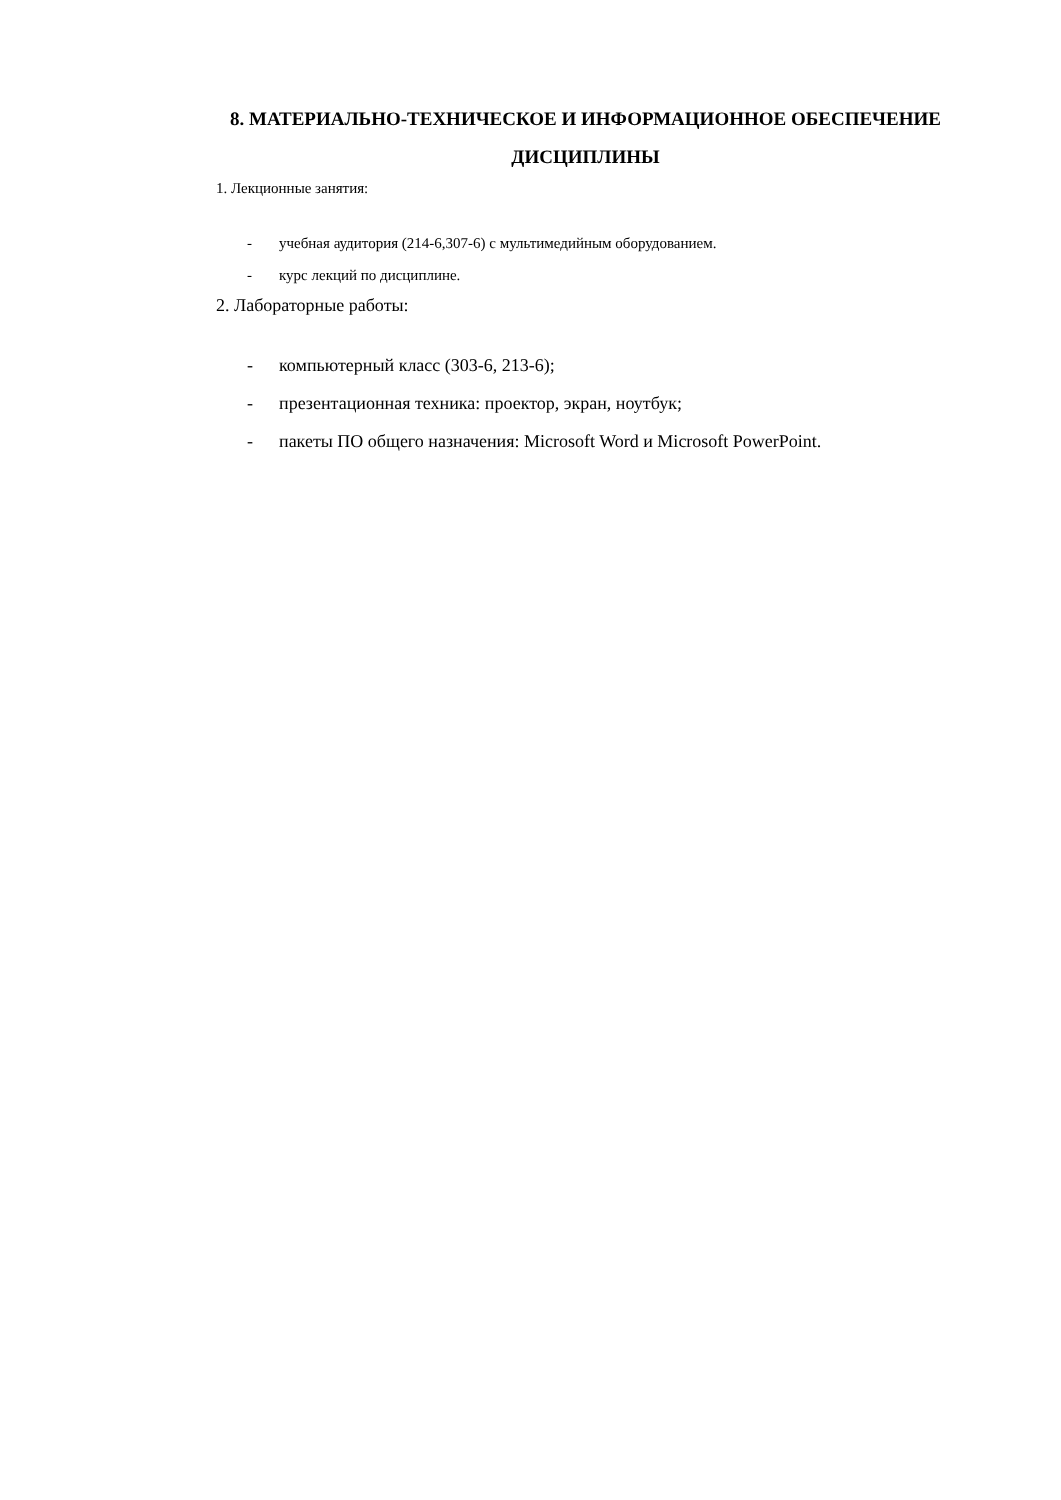8. МАТЕРИАЛЬНО-ТЕХНИЧЕСКОЕ И ИНФОРМАЦИОННОЕ ОБЕСПЕЧЕНИЕ
ДИСЦИПЛИНЫ
1. Лекционные занятия:
- учебная аудитория (214-6,307-6) с мультимедийным оборудованием.
- курс лекций по дисциплине.
2. Лабораторные работы:
- компьютерный класс (303-6, 213-6);
- презентационная техника: проектор, экран, ноутбук;
- пакеты ПО общего назначения: Microsoft Word и Microsoft PowerPoint.